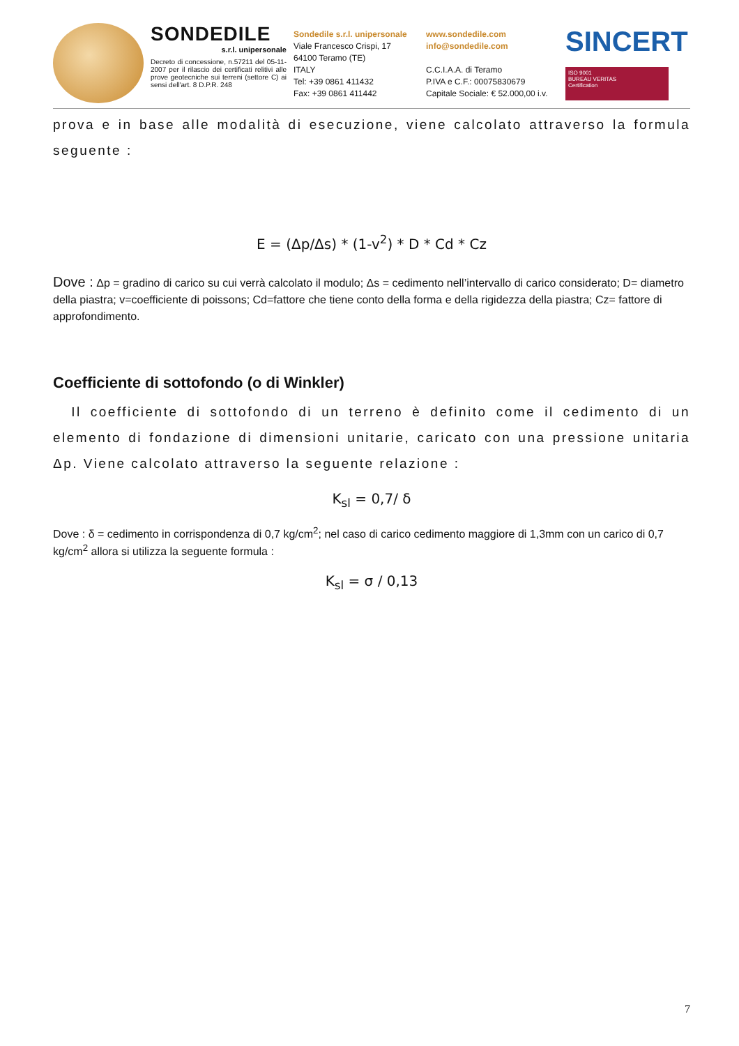SONDEDILE
s.r.l. unipersonale
Decreto di concessione, n.57211 del 05-11-2007 per il rilascio dei certificati relitivi alle prove geotecniche sui terreni (settore C) ai sensi dell'art. 8 D.P.R. 248
Sondedile s.r.l. unipersonale
Viale Francesco Crispi, 17
64100 Teramo (TE)
ITALY
Tel: +39 0861 411432
Fax: +39 0861 411442
www.sondedile.com
info@sondedile.com
C.C.I.A.A. di Teramo
P.IVA e C.F.: 00075830679
Capitale Sociale: € 52.000,00 i.v.
SINCERT
ISO 9001
BUREAU VERITAS
Certification
prova e in base alle modalità di esecuzione, viene calcolato attraverso la formula seguente :
E = (Δp/Δs) * (1-v<sup>2</sup>) * D * Cd * Cz
Dove : Δp = gradino di carico su cui verrà calcolato il modulo; Δs = cedimento nell’intervallo di carico considerato; D= diametro della piastra; v=coefficiente di poissons; Cd=fattore che tiene conto della forma e della rigidezza della piastra; Cz= fattore di approfondimento.
Coefficiente di sottofondo (o di Winkler)
Il coefficiente di sottofondo di un terreno è definito come il cedimento di un elemento di fondazione di dimensioni unitarie, caricato con una pressione unitaria Δp. Viene calcolato attraverso la seguente relazione :
K<sub>sl</sub> = 0,7/ δ
Dove : δ = cedimento in corrispondenza di 0,7 kg/cm<sup>2</sup>; nel caso di carico cedimento maggiore di 1,3mm con un carico di 0,7 kg/cm<sup>2</sup> allora si utilizza la seguente formula :
K<sub>sl</sub> = σ / 0,13
7